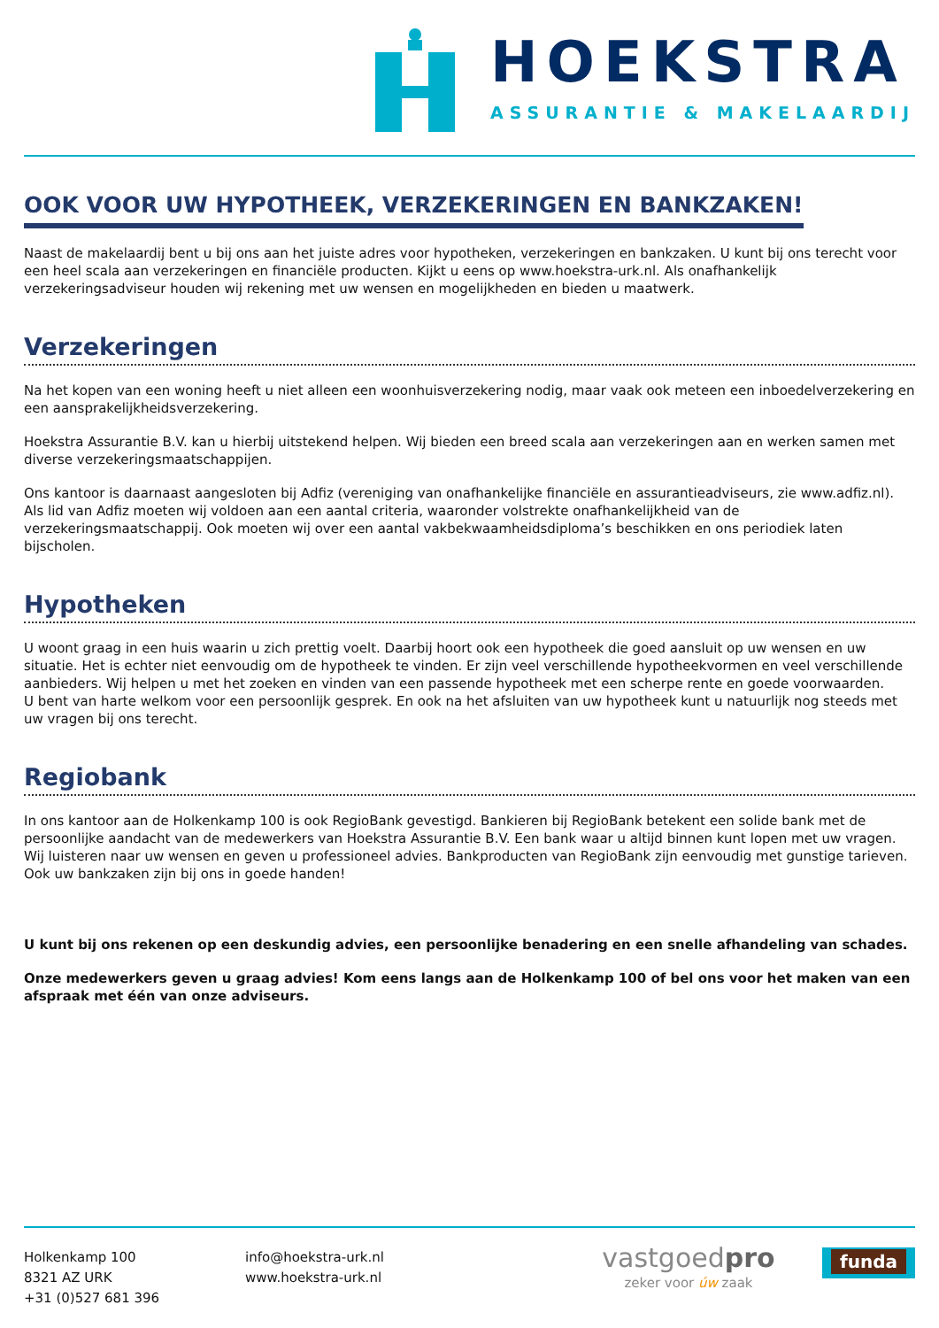HOEKSTRA
ASSURANTIE & MAKELAARDIJ
OOK VOOR UW HYPOTHEEK, VERZEKERINGEN EN BANKZAKEN!
Naast de makelaardij bent u bij ons aan het juiste adres voor hypotheken, verzekeringen en bankzaken. U kunt bij ons terecht voor een heel scala aan verzekeringen en financiële producten. Kijkt u eens op www.hoekstra-urk.nl. Als onafhankelijk verzekeringsadviseur houden wij rekening met uw wensen en mogelijkheden en bieden u maatwerk.
Verzekeringen
Na het kopen van een woning heeft u niet alleen een woonhuisverzekering nodig, maar vaak ook meteen een inboedelverzekering en een aansprakelijkheidsverzekering.
Hoekstra Assurantie B.V. kan u hierbij uitstekend helpen. Wij bieden een breed scala aan verzekeringen aan en werken samen met diverse verzekeringsmaatschappijen.
Ons kantoor is daarnaast aangesloten bij Adfiz (vereniging van onafhankelijke financiële en assurantieadviseurs, zie www.adfiz.nl). Als lid van Adfiz moeten wij voldoen aan een aantal criteria, waaronder volstrekte onafhankelijkheid van de verzekeringsmaatschappij. Ook moeten wij over een aantal vakbekwaamheidsdiploma’s beschikken en ons periodiek laten bijscholen.
Hypotheken
U woont graag in een huis waarin u zich prettig voelt. Daarbij hoort ook een hypotheek die goed aansluit op uw wensen en uw situatie. Het is echter niet eenvoudig om de hypotheek te vinden. Er zijn veel verschillende hypotheekvormen en veel verschillende aanbieders. Wij helpen u met het zoeken en vinden van een passende hypotheek met een scherpe rente en goede voorwaarden.
U bent van harte welkom voor een persoonlijk gesprek. En ook na het afsluiten van uw hypotheek kunt u natuurlijk nog steeds met uw vragen bij ons terecht.
Regiobank
In ons kantoor aan de Holkenkamp 100 is ook RegioBank gevestigd. Bankieren bij RegioBank betekent een solide bank met de persoonlijke aandacht van de medewerkers van Hoekstra Assurantie B.V. Een bank waar u altijd binnen kunt lopen met uw vragen. Wij luisteren naar uw wensen en geven u professioneel advies. Bankproducten van RegioBank zijn eenvoudig met gunstige tarieven. Ook uw bankzaken zijn bij ons in goede handen!
U kunt bij ons rekenen op een deskundig advies, een persoonlijke benadering en een snelle afhandeling van schades.
Onze medewerkers geven u graag advies! Kom eens langs aan de Holkenkamp 100 of bel ons voor het maken van een afspraak met één van onze adviseurs.
Holkenkamp 100
8321 AZ URK
+31 (0)527 681 396
info@hoekstra-urk.nl
www.hoekstra-urk.nl
vastgoedpro
zeker voor úw zaak
funda